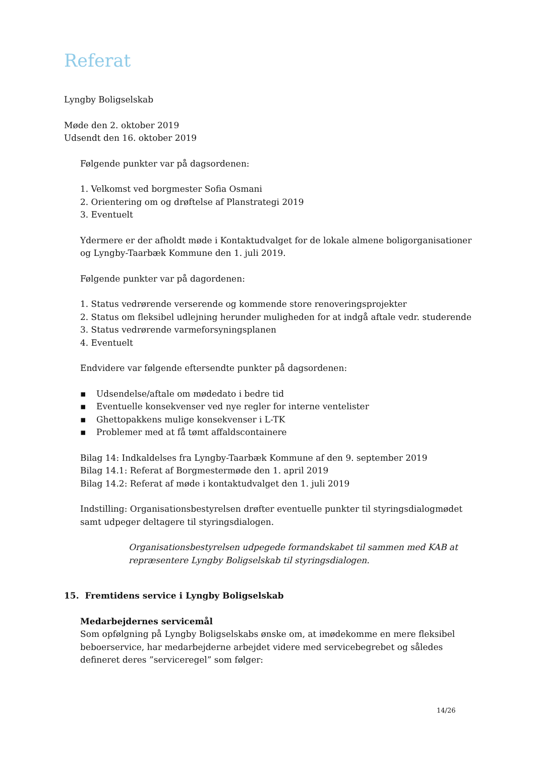Referat
Lyngby Boligselskab
Møde den 2. oktober 2019
Udsendt den 16. oktober 2019
Følgende punkter var på dagsordenen:
1. Velkomst ved borgmester Sofia Osmani
2. Orientering om og drøftelse af Planstrategi 2019
3. Eventuelt
Ydermere er der afholdt møde i Kontaktudvalget for de lokale almene boligorganisationer og Lyngby-Taarbæk Kommune den 1. juli 2019.
Følgende punkter var på dagordenen:
1. Status vedrørende verserende og kommende store renoveringsprojekter
2. Status om fleksibel udlejning herunder muligheden for at indgå aftale vedr. studerende
3. Status vedrørende varmeforsyningsplanen
4. Eventuelt
Endvidere var følgende eftersendte punkter på dagsordenen:
▪ Udsendelse/aftale om mødedato i bedre tid
▪ Eventuelle konsekvenser ved nye regler for interne ventelister
▪ Ghettopakkens mulige konsekvenser i L-TK
▪ Problemer med at få tømt affaldscontainere
Bilag 14: Indkaldelses fra Lyngby-Taarbæk Kommune af den 9. september 2019
Bilag 14.1: Referat af Borgmestermøde den 1. april 2019
Bilag 14.2: Referat af møde i kontaktudvalget den 1. juli 2019
Indstilling: Organisationsbestyrelsen drøfter eventuelle punkter til styringsdialogmødet samt udpeger deltagere til styringsdialogen.
Organisationsbestyrelsen udpegede formandskabet til sammen med KAB at repræsentere Lyngby Boligselskab til styringsdialogen.
15. Fremtidens service i Lyngby Boligselskab
Medarbejdernes servicemål
Som opfølgning på Lyngby Boligselskabs ønske om, at imødekomme en mere fleksibel beboerservice, har medarbejderne arbejdet videre med servicebegrebet og således defineret deres ”serviceregel” som følger:
14/26